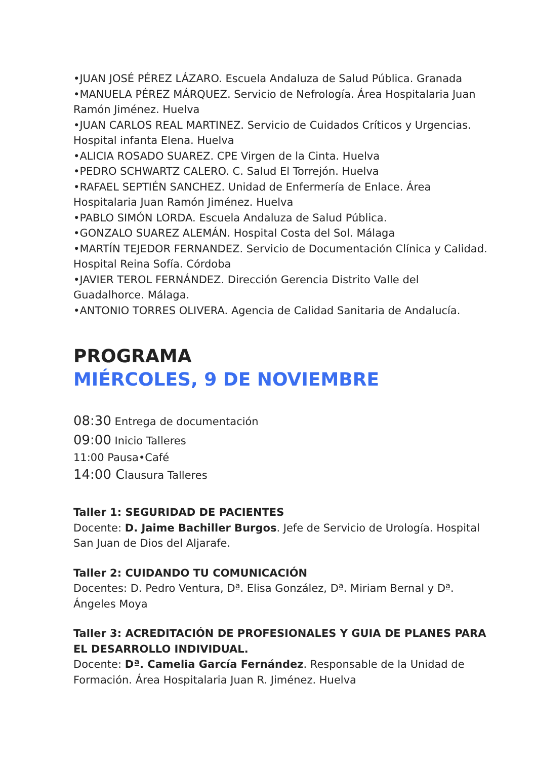•JUAN JOSÉ PÉREZ LÁZARO. Escuela Andaluza de Salud Pública. Granada
•MANUELA PÉREZ MÁRQUEZ. Servicio de Nefrología. Área Hospitalaria Juan Ramón Jiménez. Huelva
•JUAN CARLOS REAL MARTINEZ. Servicio de Cuidados Críticos y Urgencias. Hospital infanta Elena. Huelva
•ALICIA ROSADO SUAREZ. CPE Virgen de la Cinta. Huelva
•PEDRO SCHWARTZ CALERO. C. Salud El Torrejón. Huelva
•RAFAEL SEPTIÉN SANCHEZ. Unidad de Enfermería de Enlace. Área Hospitalaria Juan Ramón Jiménez. Huelva
•PABLO SIMÓN LORDA. Escuela Andaluza de Salud Pública.
•GONZALO SUAREZ ALEMÁN. Hospital Costa del Sol. Málaga
•MARTÍN TEJEDOR FERNANDEZ. Servicio de Documentación Clínica y Calidad. Hospital Reina Sofía. Córdoba
•JAVIER TEROL FERNÁNDEZ. Dirección Gerencia Distrito Valle del Guadalhorce. Málaga.
•ANTONIO TORRES OLIVERA. Agencia de Calidad Sanitaria de Andalucía.
PROGRAMA
MIÉRCOLES, 9 DE NOVIEMBRE
08:30 Entrega de documentación
09:00 Inicio Talleres
11:00 Pausa•Café
14:00 Clausura Talleres
Taller 1: SEGURIDAD DE PACIENTES
Docente: D. Jaime Bachiller Burgos. Jefe de Servicio de Urología. Hospital San Juan de Dios del Aljarafe.
Taller 2: CUIDANDO TU COMUNICACIÓN
Docentes: D. Pedro Ventura, Dª. Elisa González, Dª. Miriam Bernal y Dª. Ángeles Moya
Taller 3: ACREDITACIÓN DE PROFESIONALES Y GUIA DE PLANES PARA EL DESARROLLO INDIVIDUAL.
Docente: Dª. Camelia García Fernández. Responsable de la Unidad de Formación. Área Hospitalaria Juan R. Jiménez. Huelva